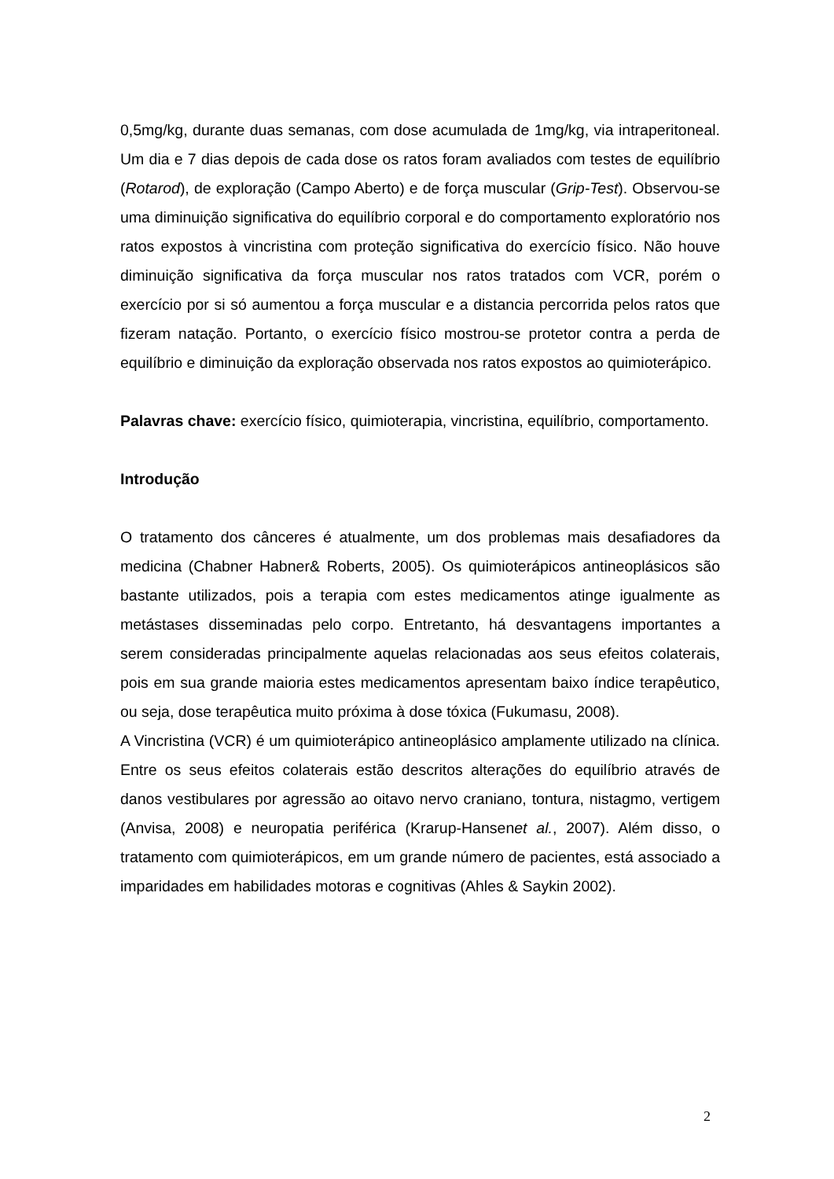0,5mg/kg, durante duas semanas, com dose acumulada de 1mg/kg, via intraperitoneal. Um dia e 7 dias depois de cada dose os ratos foram avaliados com testes de equilíbrio (Rotarod), de exploração (Campo Aberto) e de força muscular (Grip-Test). Observou-se uma diminuição significativa do equilíbrio corporal e do comportamento exploratório nos ratos expostos à vincristina com proteção significativa do exercício físico. Não houve diminuição significativa da força muscular nos ratos tratados com VCR, porém o exercício por si só aumentou a força muscular e a distancia percorrida pelos ratos que fizeram natação. Portanto, o exercício físico mostrou-se protetor contra a perda de equilíbrio e diminuição da exploração observada nos ratos expostos ao quimioterápico.
Palavras chave: exercício físico, quimioterapia, vincristina, equilíbrio, comportamento.
Introdução
O tratamento dos cânceres é atualmente, um dos problemas mais desafiadores da medicina (Chabner Habner& Roberts, 2005). Os quimioterápicos antineoplásicos são bastante utilizados, pois a terapia com estes medicamentos atinge igualmente as metástases disseminadas pelo corpo. Entretanto, há desvantagens importantes a serem consideradas principalmente aquelas relacionadas aos seus efeitos colaterais, pois em sua grande maioria estes medicamentos apresentam baixo índice terapêutico, ou seja, dose terapêutica muito próxima à dose tóxica (Fukumasu, 2008).
A Vincristina (VCR) é um quimioterápico antineoplásico amplamente utilizado na clínica. Entre os seus efeitos colaterais estão descritos alterações do equilíbrio através de danos vestibulares por agressão ao oitavo nervo craniano, tontura, nistagmo, vertigem (Anvisa, 2008) e neuropatia periférica (Krarup-Hansenet al., 2007). Além disso, o tratamento com quimioterápicos, em um grande número de pacientes, está associado a imparidades em habilidades motoras e cognitivas (Ahles & Saykin 2002).
2